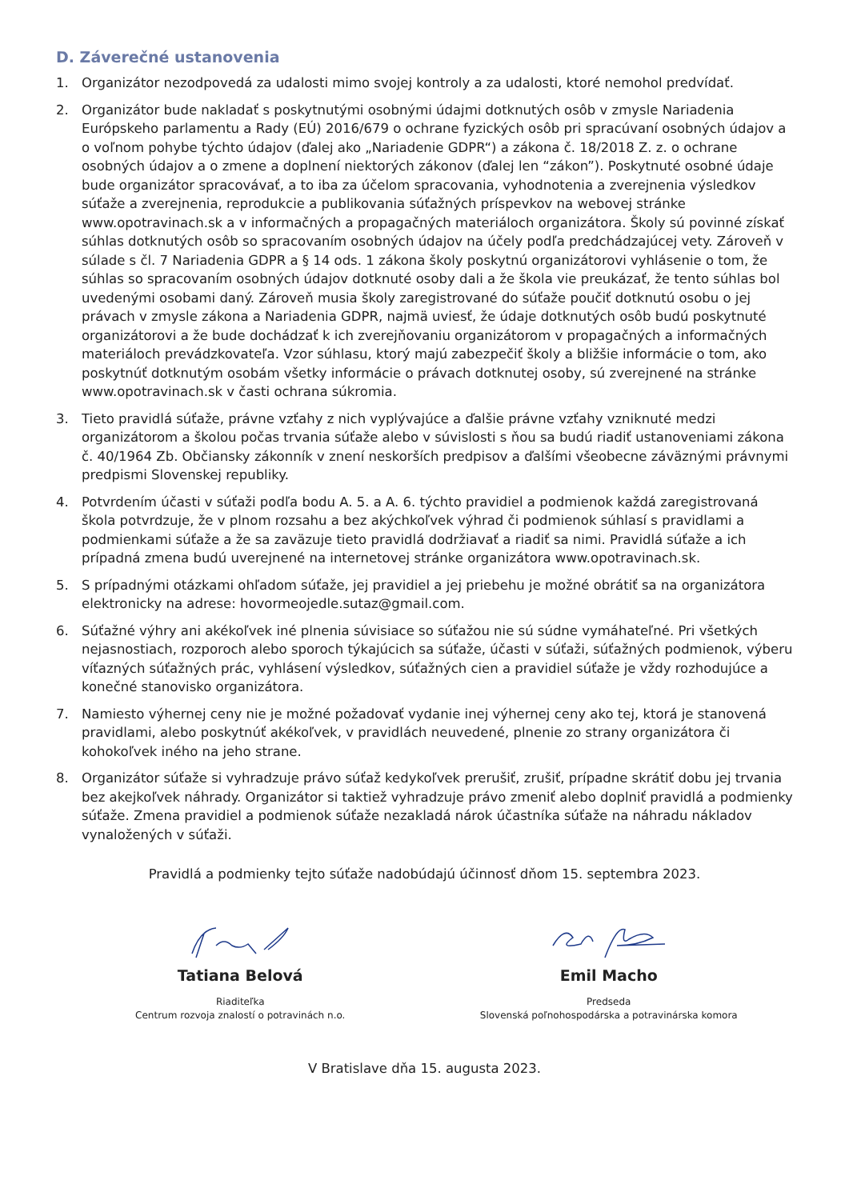D. Záverečné ustanovenia
1. Organizátor nezodpovedá za udalosti mimo svojej kontroly a za udalosti, ktoré nemohol predvídať.
2. Organizátor bude nakladať s poskytnutými osobnými údajmi dotknutých osôb v zmysle Nariadenia Európskeho parlamentu a Rady (EÚ) 2016/679 o ochrane fyzických osôb pri spracúvaní osobných údajov a o voľnom pohybe týchto údajov (ďalej ako „Nariadenie GDPR“) a zákona č. 18/2018 Z. z. o ochrane osobných údajov a o zmene a doplnení niektorých zákonov (ďalej len “zákon”). Poskytnuté osobné údaje bude organizátor spracovávať, a to iba za účelom spracovania, vyhodnotenia a zverejnenia výsledkov súťaže a zverejnenia, reprodukcie a publikovania súťažných príspevkov na webovej stránke www.opotravinach.sk a v informačných a propagačných materiáloch organizátora. Školy sú povinné získať súhlas dotknutých osôb so spracovaním osobných údajov na účely podľa predchádzajúcej vety. Zároveň v súlade s čl. 7 Nariadenia GDPR a § 14 ods. 1 zákona školy poskytnú organizátorovi vyhlásenie o tom, že súhlas so spracovaním osobných údajov dotknuté osoby dali a že škola vie preukázať, že tento súhlas bol uvedenými osobami daný. Zároveň musia školy zaregistrované do súťaže poučiť dotknutú osobu o jej právach v zmysle zákona a Nariadenia GDPR, najmä uviesť, že údaje dotknutých osôb budú poskytnuté organizátorovi a že bude dochádzať k ich zverejňovaniu organizátorom v propagačných a informačných materiáloch prevádzkovateľa. Vzor súhlasu, ktorý majú zabezpečiť školy a bližšie informácie o tom, ako poskytnúť dotknutým osobám všetky informácie o právach dotknutej osoby, sú zverejnené na stránke www.opotravinach.sk v časti ochrana súkromia.
3. Tieto pravidlá súťaže, právne vzťahy z nich vyplývajúce a ďalšie právne vzťahy vzniknuté medzi organizátorom a školou počas trvania súťaže alebo v súvislosti s ňou sa budú riadiť ustanoveniami zákona č. 40/1964 Zb. Občiansky zákonník v znení neskorších predpisov a ďalšími všeobecne záväznými právnymi predpismi Slovenskej republiky.
4. Potvrdením účasti v súťaži podľa bodu A. 5. a A. 6. týchto pravidiel a podmienok každá zaregistrovaná škola potvrdzuje, že v plnom rozsahu a bez akýchkoľvek výhrad či podmienok súhlasí s pravidlami a podmienkami súťaže a že sa zaväzuje tieto pravidlá dodržiavať a riadiť sa nimi. Pravidlá súťaže a ich prípadná zmena budú uverejnené na internetovej stránke organizátora www.opotravinach.sk.
5. S prípadnými otázkami ohľadom súťaže, jej pravidiel a jej priebehu je možné obrátiť sa na organizátora elektronicky na adrese: hovormeojedle.sutaz@gmail.com.
6. Súťažné výhry ani akékoľvek iné plnenia súvisiace so súťažou nie sú súdne vymáhateľné. Pri všetkých nejasnostiach, rozporoch alebo sporoch týkajúcich sa súťaže, účasti v súťaži, súťažných podmienok, výberu víťazných súťažných prác, vyhlásení výsledkov, súťažných cien a pravidiel súťaže je vždy rozhodujúce a konečné stanovisko organizátora.
7. Namiesto výhernej ceny nie je možné požadovať vydanie inej výhernej ceny ako tej, ktorá je stanovená pravidlami, alebo poskytnúť akékoľvek, v pravidlách neuvedené, plnenie zo strany organizátora či kohokoľvek iného na jeho strane.
8. Organizátor súťaže si vyhradzuje právo súťaž kedykoľvek prerušiť, zrušiť, prípadne skrátiť dobu jej trvania bez akejkoľvek náhrady. Organizátor si taktiež vyhradzuje právo zmeniť alebo doplniť pravidlá a podmienky súťaže. Zmena pravidiel a podmienok súťaže nezakladá nárok účastníka súťaže na náhradu nákladov vynaložených v súťaži.
Pravidlá a podmienky tejto súťaže nadobúdajú účinnosť dňom 15. septembra 2023.
Tatiana Belová
Riaditeľka
Centrum rozvoja znalostí o potravinách n.o.
Emil Macho
Predseda
Slovenská poľnohospodárska a potravinárska komora
V Bratislave dňa 15. augusta 2023.